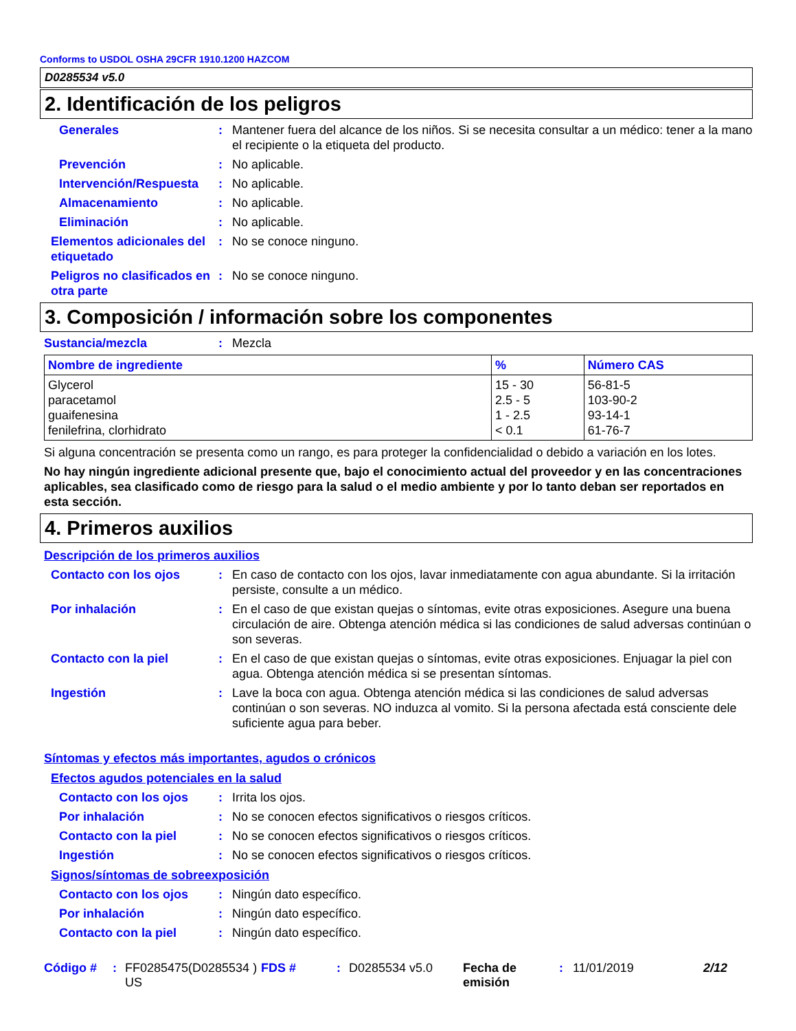Conforms to USDOL OSHA 29CFR 1910.1200 HAZCOM
D0285534 v5.0
2. Identificación de los peligros
Generales : Mantener fuera del alcance de los niños. Si se necesita consultar a un médico: tener a la mano el recipiente o la etiqueta del producto.
Prevención : No aplicable.
Intervención/Respuesta
: No aplicable.
Almacenamiento : No aplicable.
Eliminación : No aplicable.
Elementos adicionales del etiquetado
: No se conoce ninguno.
Peligros no clasificados en otra parte
: No se conoce ninguno.
3. Composición / información sobre los componentes
Sustancia/mezcla : Mezcla
| Nombre de ingrediente | % | Número CAS |
| --- | --- | --- |
| Glycerol paracetamol guaifenesina fenilefrina, clorhidrato | 15 - 30 2.5 - 5 1 - 2.5 < 0.1 | 56-81-5 103-90-2 93-14-1 61-76-7 |
Si alguna concentración se presenta como un rango, es para proteger la confidencialidad o debido a variación en los lotes.
No hay ningún ingrediente adicional presente que, bajo el conocimiento actual del proveedor y en las concentraciones aplicables, sea clasificado como de riesgo para la salud o el medio ambiente y por lo tanto deban ser reportados en esta sección.
4. Primeros auxilios
Descripción de los primeros auxilios
Contacto con los ojos : En caso de contacto con los ojos, lavar inmediatamente con agua abundante. Si la irritación persiste, consulte a un médico.
Por inhalación : En el caso de que existan quejas o síntomas, evite otras exposiciones. Asegure una buena circulación de aire. Obtenga atención médica si las condiciones de salud adversas continúan o son severas.
Contacto con la piel : En el caso de que existan quejas o síntomas, evite otras exposiciones. Enjuagar la piel con agua. Obtenga atención médica si se presentan síntomas.
Ingestión : Lave la boca con agua. Obtenga atención médica si las condiciones de salud adversas continúan o son severas. NO induzca al vomito. Si la persona afectada está consciente dele suficiente agua para beber.
Síntomas y efectos más importantes, agudos o crónicos
Efectos agudos potenciales en la salud
Contacto con los ojos : Irrita los ojos.
Por inhalación : No se conocen efectos significativos o riesgos críticos.
Contacto con la piel : No se conocen efectos significativos o riesgos críticos.
Ingestión : No se conocen efectos significativos o riesgos críticos.
Signos/síntomas de sobreexposición
Contacto con los ojos : Ningún dato específico.
Por inhalación : Ningún dato específico.
Contacto con la piel : Ningún dato específico.
Código #: FF0285475(D0285534 ) US FDS #: D0285534 v5.0 Fecha de emisión: 11/01/2019 2/12